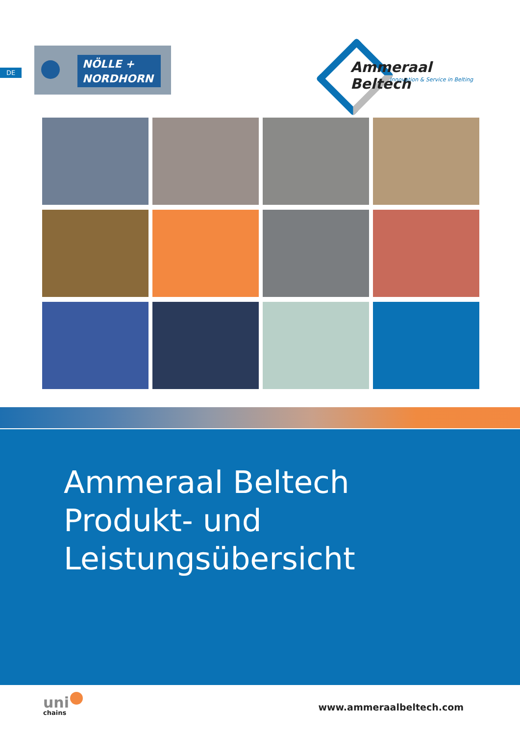DE
NÖLLE +
NORDHORN
Ammeraal Beltech
Innovation & Service in Belting
Ammeraal Beltech
Produkt- und
Leistungsübersicht
uni
chains
www.ammeraalbeltech.com